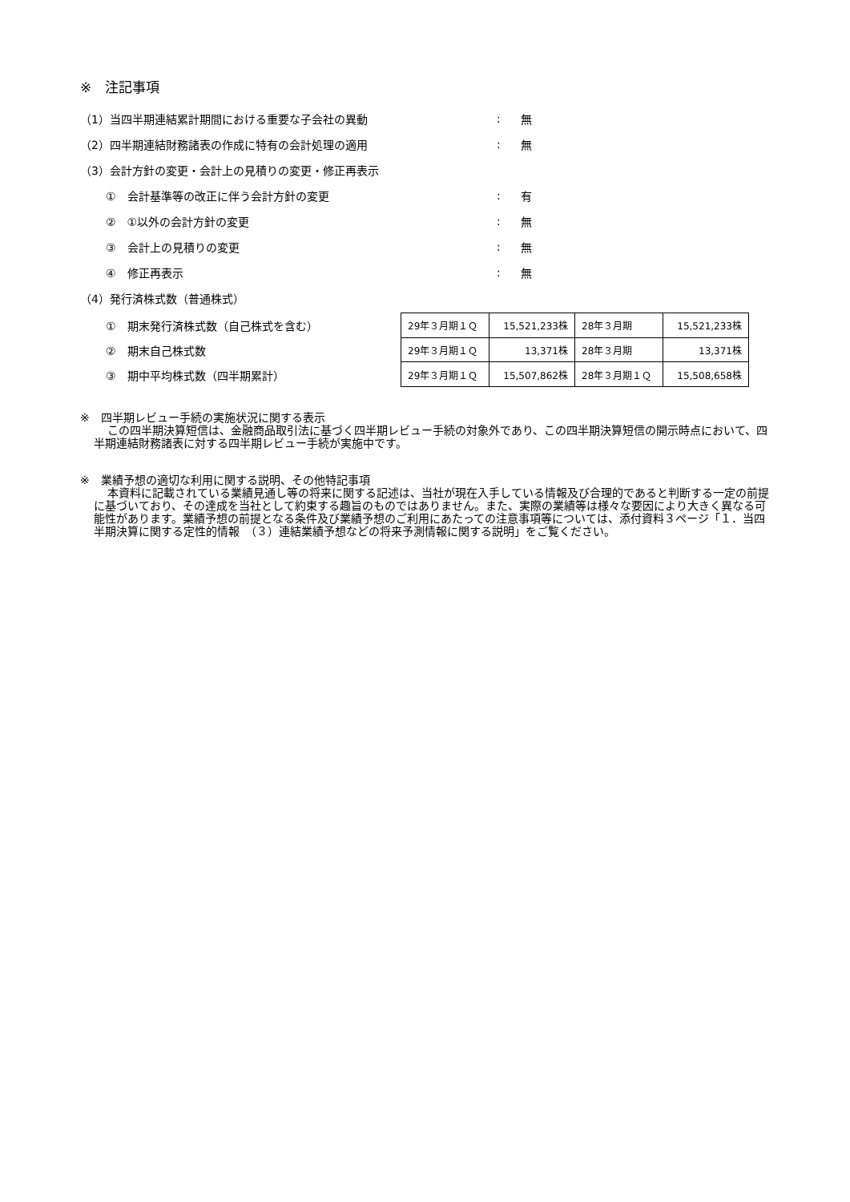※　注記事項
（1）当四半期連結累計期間における重要な子会社の異動 : 無
（2）四半期連結財務諸表の作成に特有の会計処理の適用 : 無
（3）会計方針の変更・会計上の見積りの変更・修正再表示
①　会計基準等の改正に伴う会計方針の変更 : 有
②　①以外の会計方針の変更 : 無
③　会計上の見積りの変更 : 無
④　修正再表示 : 無
（4）発行済株式数（普通株式）
①　期末発行済株式数（自己株式を含む）
②　期末自己株式数
③　期中平均株式数（四半期累計）
| 29年３月期１Ｑ | 15,521,233株 | 28年３月期 | 15,521,233株 |
| 29年３月期１Ｑ | 13,371株 | 28年３月期 | 13,371株 |
| 29年３月期１Ｑ | 15,507,862株 | 28年３月期１Ｑ | 15,508,658株 |
※　四半期レビュー手続の実施状況に関する表示
この四半期決算短信は、金融商品取引法に基づく四半期レビュー手続の対象外であり、この四半期決算短信の開示時点において、四半期連結財務諸表に対する四半期レビュー手続が実施中です。
※　業績予想の適切な利用に関する説明、その他特記事項
本資料に記載されている業績見通し等の将来に関する記述は、当社が現在入手している情報及び合理的であると判断する一定の前提に基づいており、その達成を当社として約束する趣旨のものではありません。また、実際の業績等は様々な要因により大きく異なる可能性があります。業績予想の前提となる条件及び業績予想のご利用にあたっての注意事項等については、添付資料３ページ「１．当四半期決算に関する定性的情報　（３）連結業績予想などの将来予測情報に関する説明」をご覧ください。